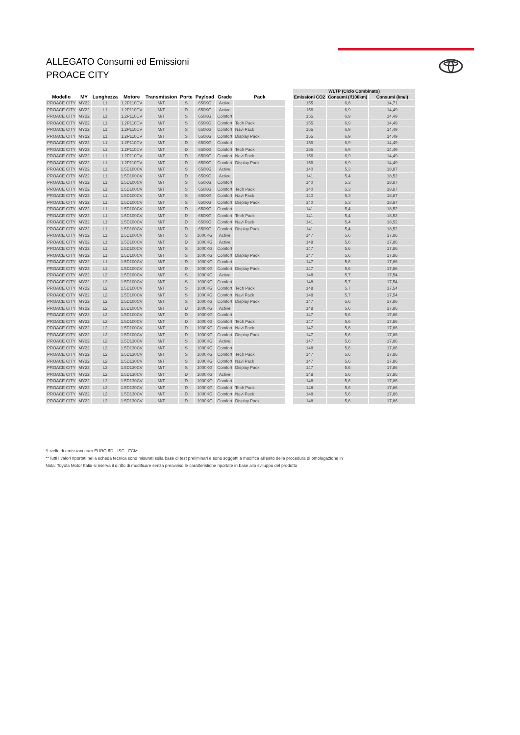ALLEGATO Consumi ed Emissioni
PROACE CITY
| | | | | | | | | | | WLTP (Ciclo Combinato) | | |
| --- | --- | --- | --- | --- | --- | --- | --- | --- | --- | --- | --- | --- |
| Modello | MY | Lunghezza | Motore | Transmission | Porte | Payload | Grade | Pack | | Emissioni CO2 | Consumi (l/100km) | Consumi (km/l) |
| PROACE CITY | MY22 | L1 | 1.2P110CV | M/T | S | 650KG | Active | | | 155 | 6,8 | 14,71 |
| PROACE CITY | MY22 | L1 | 1.2P110CV | M/T | D | 650KG | Active | | | 156 | 6,9 | 14,49 |
| PROACE CITY | MY22 | L1 | 1.2P110CV | M/T | S | 650KG | Comfort | | | 155 | 6,9 | 14,49 |
| PROACE CITY | MY22 | L1 | 1.2P110CV | M/T | S | 650KG | Comfort | Tech Pack | | 155 | 6,9 | 14,49 |
| PROACE CITY | MY22 | L1 | 1.2P110CV | M/T | S | 650KG | Comfort | Navi Pack | | 155 | 6,9 | 14,49 |
| PROACE CITY | MY22 | L1 | 1.2P110CV | M/T | S | 650KG | Comfort | Display Pack | | 155 | 6,9 | 14,49 |
| PROACE CITY | MY22 | L1 | 1.2P110CV | M/T | D | 650KG | Comfort | | | 156 | 6,9 | 14,49 |
| PROACE CITY | MY22 | L1 | 1.2P110CV | M/T | D | 650KG | Comfort | Tech Pack | | 156 | 6,9 | 14,49 |
| PROACE CITY | MY22 | L1 | 1.2P110CV | M/T | D | 650KG | Comfort | Navi Pack | | 156 | 6,9 | 14,49 |
| PROACE CITY | MY22 | L1 | 1.2P110CV | M/T | D | 650KG | Comfort | Display Pack | | 156 | 6,9 | 14,49 |
| PROACE CITY | MY22 | L1 | 1.5D100CV | M/T | S | 650KG | Active | | | 140 | 5,3 | 18,87 |
| PROACE CITY | MY22 | L1 | 1.5D100CV | M/T | D | 650KG | Active | | | 141 | 5,4 | 18,52 |
| PROACE CITY | MY22 | L1 | 1.5D100CV | M/T | S | 650KG | Comfort | | | 140 | 5,3 | 18,87 |
| PROACE CITY | MY22 | L1 | 1.5D100CV | M/T | S | 650KG | Comfort | Tech Pack | | 140 | 5,3 | 18,87 |
| PROACE CITY | MY22 | L1 | 1.5D100CV | M/T | S | 650KG | Comfort | Navi Pack | | 140 | 5,3 | 18,87 |
| PROACE CITY | MY22 | L1 | 1.5D100CV | M/T | S | 650KG | Comfort | Display Pack | | 140 | 5,3 | 18,87 |
| PROACE CITY | MY22 | L1 | 1.5D100CV | M/T | D | 650KG | Comfort | | | 141 | 5,4 | 18,52 |
| PROACE CITY | MY22 | L1 | 1.5D100CV | M/T | D | 650KG | Comfort | Tech Pack | | 141 | 5,4 | 18,52 |
| PROACE CITY | MY22 | L1 | 1.5D100CV | M/T | D | 650KG | Comfort | Navi Pack | | 141 | 5,4 | 18,52 |
| PROACE CITY | MY22 | L1 | 1.5D100CV | M/T | D | 650KG | Comfort | Display Pack | | 141 | 5,4 | 18,52 |
| PROACE CITY | MY22 | L1 | 1.5D100CV | M/T | S | 1000KG | Active | | | 147 | 5,6 | 17,86 |
| PROACE CITY | MY22 | L1 | 1.5D100CV | M/T | D | 1000KG | Active | | | 148 | 5,6 | 17,86 |
| PROACE CITY | MY22 | L1 | 1.5D100CV | M/T | S | 1000KG | Comfort | | | 147 | 5,6 | 17,86 |
| PROACE CITY | MY22 | L1 | 1.5D100CV | M/T | S | 1000KG | Comfort | Display Pack | | 147 | 5,6 | 17,86 |
| PROACE CITY | MY22 | L1 | 1.5D100CV | M/T | D | 1000KG | Comfort | | | 147 | 5,6 | 17,86 |
| PROACE CITY | MY22 | L1 | 1.5D100CV | M/T | D | 1000KG | Comfort | Display Pack | | 147 | 5,6 | 17,86 |
| PROACE CITY | MY22 | L2 | 1.5D100CV | M/T | S | 1000KG | Active | | | 148 | 5,7 | 17,54 |
| PROACE CITY | MY22 | L2 | 1.5D100CV | M/T | S | 1000KG | Comfort | | | 148 | 5,7 | 17,54 |
| PROACE CITY | MY22 | L2 | 1.5D100CV | M/T | S | 1000KG | Comfort | Tech Pack | | 148 | 5,7 | 17,54 |
| PROACE CITY | MY22 | L2 | 1.5D100CV | M/T | S | 1000KG | Comfort | Navi Pack | | 148 | 5,7 | 17,54 |
| PROACE CITY | MY22 | L2 | 1.5D100CV | M/T | S | 1000KG | Comfort | Display Pack | | 147 | 5,6 | 17,86 |
| PROACE CITY | MY22 | L2 | 1.5D100CV | M/T | D | 1000KG | Active | | | 148 | 5,6 | 17,86 |
| PROACE CITY | MY22 | L2 | 1.5D100CV | M/T | D | 1000KG | Comfort | | | 147 | 5,6 | 17,86 |
| PROACE CITY | MY22 | L2 | 1.5D100CV | M/T | D | 1000KG | Comfort | Tech Pack | | 147 | 5,6 | 17,86 |
| PROACE CITY | MY22 | L2 | 1.5D100CV | M/T | D | 1000KG | Comfort | Navi Pack | | 147 | 5,6 | 17,86 |
| PROACE CITY | MY22 | L2 | 1.5D100CV | M/T | D | 1000KG | Comfort | Display Pack | | 147 | 5,6 | 17,86 |
| PROACE CITY | MY22 | L2 | 1.5D130CV | M/T | S | 1000KG | Active | | | 147 | 5,6 | 17,86 |
| PROACE CITY | MY22 | L2 | 1.5D130CV | M/T | S | 1000KG | Comfort | | | 148 | 5,6 | 17,86 |
| PROACE CITY | MY22 | L2 | 1.5D130CV | M/T | S | 1000KG | Comfort | Tech Pack | | 147 | 5,6 | 17,86 |
| PROACE CITY | MY22 | L2 | 1.5D130CV | M/T | S | 1000KG | Comfort | Navi Pack | | 147 | 5,6 | 17,86 |
| PROACE CITY | MY22 | L2 | 1.5D130CV | M/T | S | 1000KG | Comfort | Display Pack | | 147 | 5,6 | 17,86 |
| PROACE CITY | MY22 | L2 | 1.5D130CV | M/T | D | 1000KG | Active | | | 148 | 5,6 | 17,86 |
| PROACE CITY | MY22 | L2 | 1.5D130CV | M/T | D | 1000KG | Comfort | | | 148 | 5,6 | 17,86 |
| PROACE CITY | MY22 | L2 | 1.5D130CV | M/T | D | 1000KG | Comfort | Tech Pack | | 148 | 5,6 | 17,86 |
| PROACE CITY | MY22 | L2 | 1.5D130CV | M/T | D | 1000KG | Comfort | Navi Pack | | 148 | 5,6 | 17,86 |
| PROACE CITY | MY22 | L2 | 1.5D130CV | M/T | D | 1000KG | Comfort | Display Pack | | 148 | 5,6 | 17,86 |
*Livello di emissioni euro EURO 6D - ISC - FCM
**Tutti i valori riportati nella scheda tecnica sono misurati sulla base di test preliminari e sono soggetti a modifica all’esito della procedura di omologazione in
Nota: Toyota Motor Italia si riserva il diritto di modificare senza preavviso le caratteristiche riportate in base allo sviluppo del prodotto